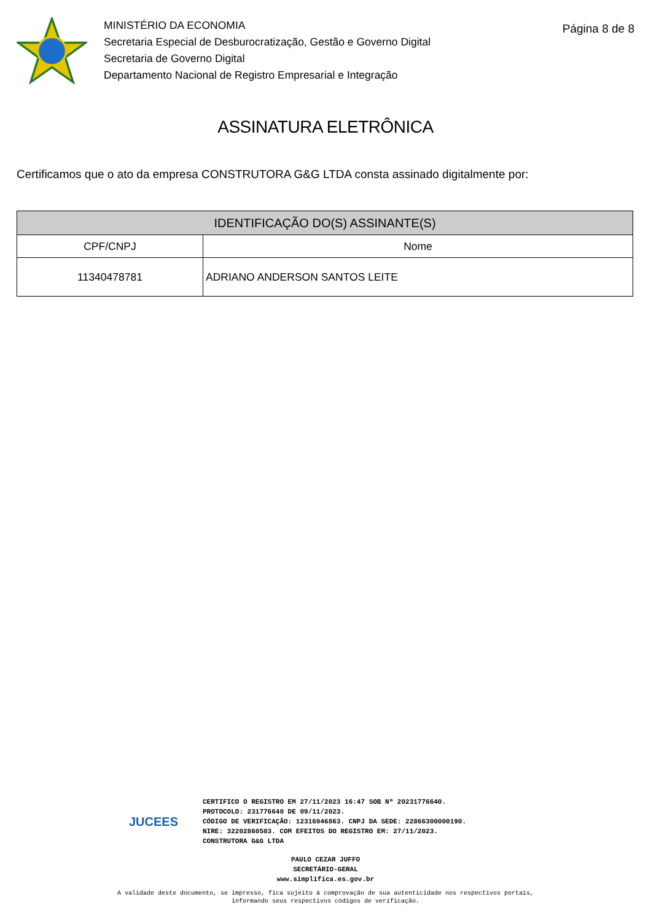MINISTÉRIO DA ECONOMIA
Secretaria Especial de Desburocratização, Gestão e Governo Digital
Secretaria de Governo Digital
Departamento Nacional de Registro Empresarial e Integração
Página 8 de 8
ASSINATURA ELETRÔNICA
Certificamos que o ato da empresa CONSTRUTORA G&G LTDA consta assinado digitalmente por:
| IDENTIFICAÇÃO DO(S) ASSINANTE(S) | |
| --- | --- |
| CPF/CNPJ | Nome |
| 11340478781 | ADRIANO ANDERSON SANTOS LEITE |
JUCEES
CERTIFICO O REGISTRO EM 27/11/2023 16:47 SOB Nº 20231776640.
PROTOCOLO: 231776640 DE 09/11/2023.
CÓDIGO DE VERIFICAÇÃO: 12316946863. CNPJ DA SEDE: 22866300000190.
NIRE: 32202860503. COM EFEITOS DO REGISTRO EM: 27/11/2023.
CONSTRUTORA G&G LTDA
PAULO CEZAR JUFFO
SECRETÁRIO-GERAL
www.simplifica.es.gov.br
A validade deste documento, se impresso, fica sujeito à comprovação de sua autenticidade nos respectivos portais,
informando seus respectivos códigos de verificação.